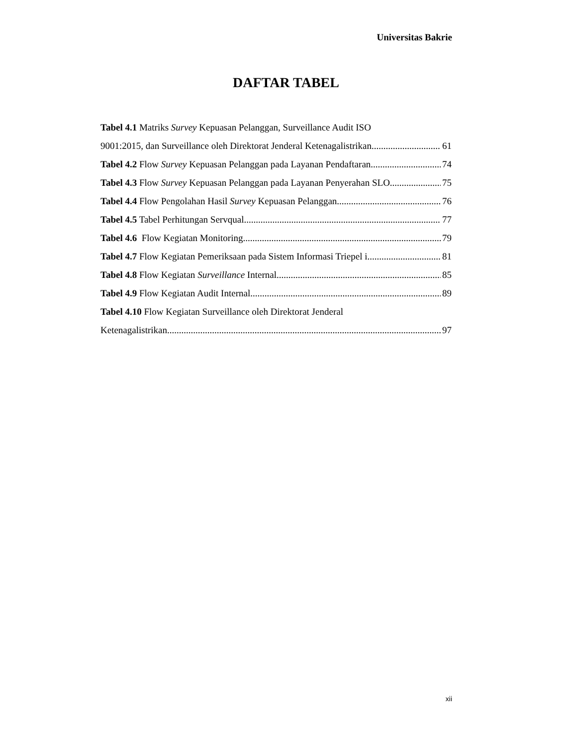Universitas Bakrie
DAFTAR TABEL
Tabel 4.1 Matriks Survey Kepuasan Pelanggan, Surveillance Audit ISO
9001:2015, dan Surveillance oleh Direktorat Jenderal Ketenagalistrikan 61
Tabel 4.2 Flow Survey Kepuasan Pelanggan pada Layanan Pendaftaran 74
Tabel 4.3 Flow Survey Kepuasan Pelanggan pada Layanan Penyerahan SLO 75
Tabel 4.4 Flow Pengolahan Hasil Survey Kepuasan Pelanggan 76
Tabel 4.5 Tabel Perhitungan Servqual 77
Tabel 4.6 Flow Kegiatan Monitoring 79
Tabel 4.7 Flow Kegiatan Pemeriksaan pada Sistem Informasi Triepel i 81
Tabel 4.8 Flow Kegiatan Surveillance Internal 85
Tabel 4.9 Flow Kegiatan Audit Internal 89
Tabel 4.10 Flow Kegiatan Surveillance oleh Direktorat Jenderal
Ketenagalistrikan 97
xii